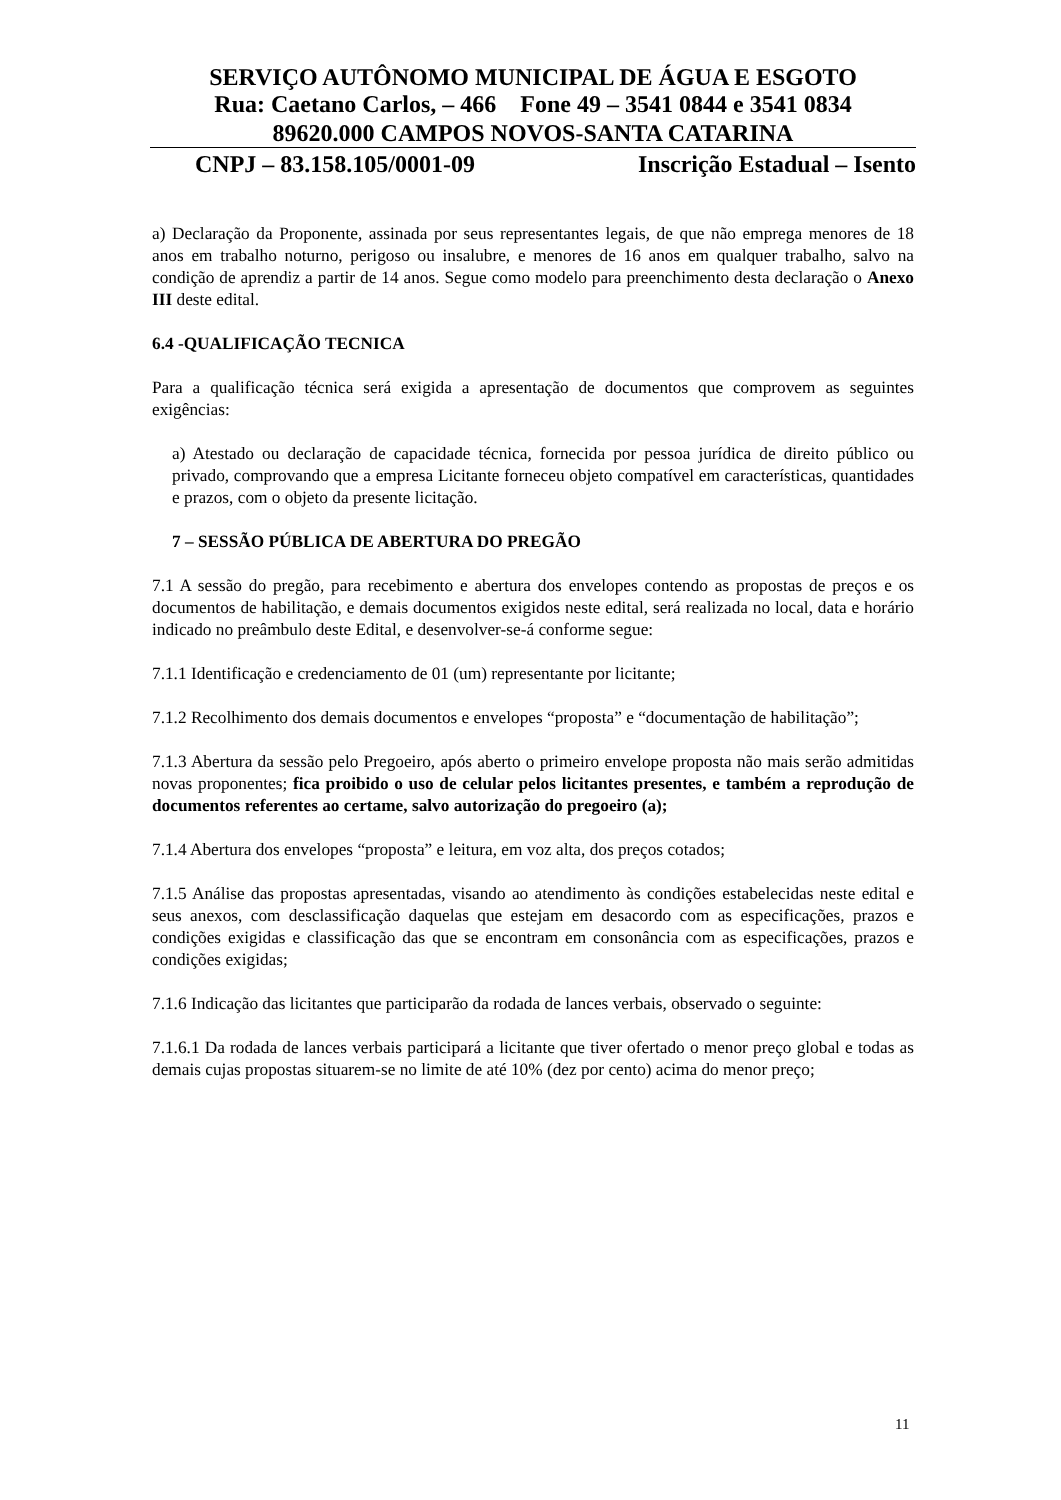SERVIÇO AUTÔNOMO MUNICIPAL DE ÁGUA E ESGOTO
Rua: Caetano Carlos, – 466 Fone 49 – 3541 0844 e 3541 0834
89620.000 CAMPOS NOVOS-SANTA CATARINA
CNPJ – 83.158.105/0001-09 Inscrição Estadual – Isento
a) Declaração da Proponente, assinada por seus representantes legais, de que não emprega menores de 18 anos em trabalho noturno, perigoso ou insalubre, e menores de 16 anos em qualquer trabalho, salvo na condição de aprendiz a partir de 14 anos. Segue como modelo para preenchimento desta declaração o Anexo III deste edital.
6.4 -QUALIFICAÇÃO TECNICA
Para a qualificação técnica será exigida a apresentação de documentos que comprovem as seguintes exigências:
a) Atestado ou declaração de capacidade técnica, fornecida por pessoa jurídica de direito público ou privado, comprovando que a empresa Licitante forneceu objeto compatível em características, quantidades e prazos, com o objeto da presente licitação.
7 – SESSÃO PÚBLICA DE ABERTURA DO PREGÃO
7.1 A sessão do pregão, para recebimento e abertura dos envelopes contendo as propostas de preços e os documentos de habilitação, e demais documentos exigidos neste edital, será realizada no local, data e horário indicado no preâmbulo deste Edital, e desenvolver-se-á conforme segue:
7.1.1 Identificação e credenciamento de 01 (um) representante por licitante;
7.1.2 Recolhimento dos demais documentos e envelopes “proposta” e “documentação de habilitação”;
7.1.3 Abertura da sessão pelo Pregoeiro, após aberto o primeiro envelope proposta não mais serão admitidas novas proponentes; fica proibido o uso de celular pelos licitantes presentes, e também a reprodução de documentos referentes ao certame, salvo autorização do pregoeiro (a);
7.1.4 Abertura dos envelopes “proposta” e leitura, em voz alta, dos preços cotados;
7.1.5 Análise das propostas apresentadas, visando ao atendimento às condições estabelecidas neste edital e seus anexos, com desclassificação daquelas que estejam em desacordo com as especificações, prazos e condições exigidas e classificação das que se encontram em consonância com as especificações, prazos e condições exigidas;
7.1.6 Indicação das licitantes que participarão da rodada de lances verbais, observado o seguinte:
7.1.6.1 Da rodada de lances verbais participará a licitante que tiver ofertado o menor preço global e todas as demais cujas propostas situarem-se no limite de até 10% (dez por cento) acima do menor preço;
11